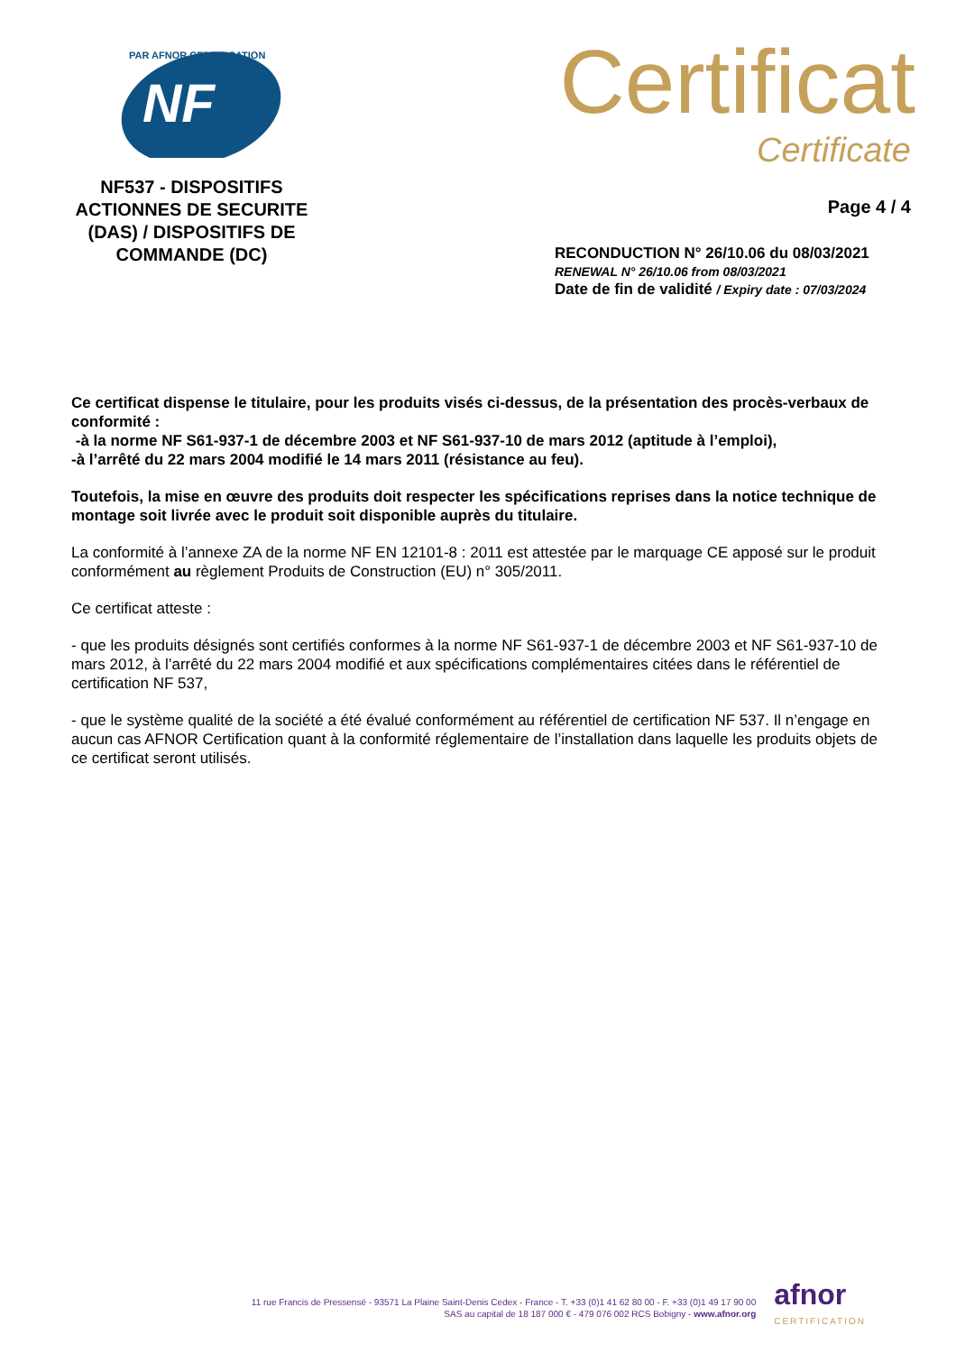NF
PAR AFNOR CERTIFICATION
NF537 - DISPOSITIFS ACTIONNES DE SECURITE (DAS) / DISPOSITIFS DE COMMANDE (DC)
Certificat
Certificate
Page 4 / 4
RECONDUCTION N° 26/10.06 du 08/03/2021
RENEWAL N° 26/10.06 from 08/03/2021
Date de fin de validité / Expiry date : 07/03/2024
Ce certificat dispense le titulaire, pour les produits visés ci-dessus, de la présentation des procès-verbaux de conformité :
-à la norme NF S61-937-1 de décembre 2003 et NF S61-937-10 de mars 2012 (aptitude à l’emploi),
-à l’arrêté du 22 mars 2004 modifié le 14 mars 2011 (résistance au feu).
Toutefois, la mise en œuvre des produits doit respecter les spécifications reprises dans la notice technique de montage soit livrée avec le produit soit disponible auprès du titulaire.
La conformité à l’annexe ZA de la norme NF EN 12101-8 : 2011 est attestée par le marquage CE apposé sur le produit conformément au règlement Produits de Construction (EU) n° 305/2011.
Ce certificat atteste :
- que les produits désignés sont certifiés conformes à la norme NF S61-937-1 de décembre 2003 et NF S61-937-10 de mars 2012, à l’arrêté du 22 mars 2004 modifié et aux spécifications complémentaires citées dans le référentiel de certification NF 537,
- que le système qualité de la société a été évalué conformément au référentiel de certification NF 537. Il n’engage en aucun cas AFNOR Certification quant à la conformité réglementaire de l’installation dans laquelle les produits objets de ce certificat seront utilisés.
11 rue Francis de Pressensé - 93571 La Plaine Saint-Denis Cedex - France - T. +33 (0)1 41 62 80 00 - F. +33 (0)1 49 17 90 00
SAS au capital de 18 187 000 € - 479 076 002 RCS Bobigny - www.afnor.org
afnor
CERTIFICATION